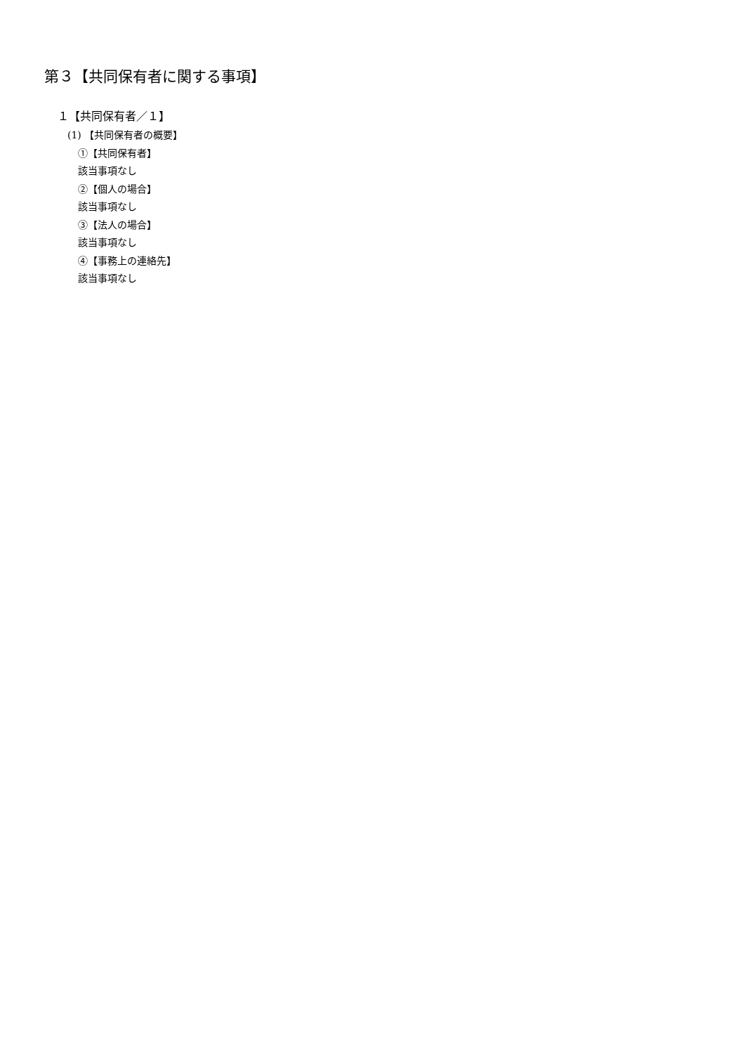第３【共同保有者に関する事項】
１【共同保有者／１】
(1) 【共同保有者の概要】
①【共同保有者】
該当事項なし
②【個人の場合】
該当事項なし
③【法人の場合】
該当事項なし
④【事務上の連絡先】
該当事項なし